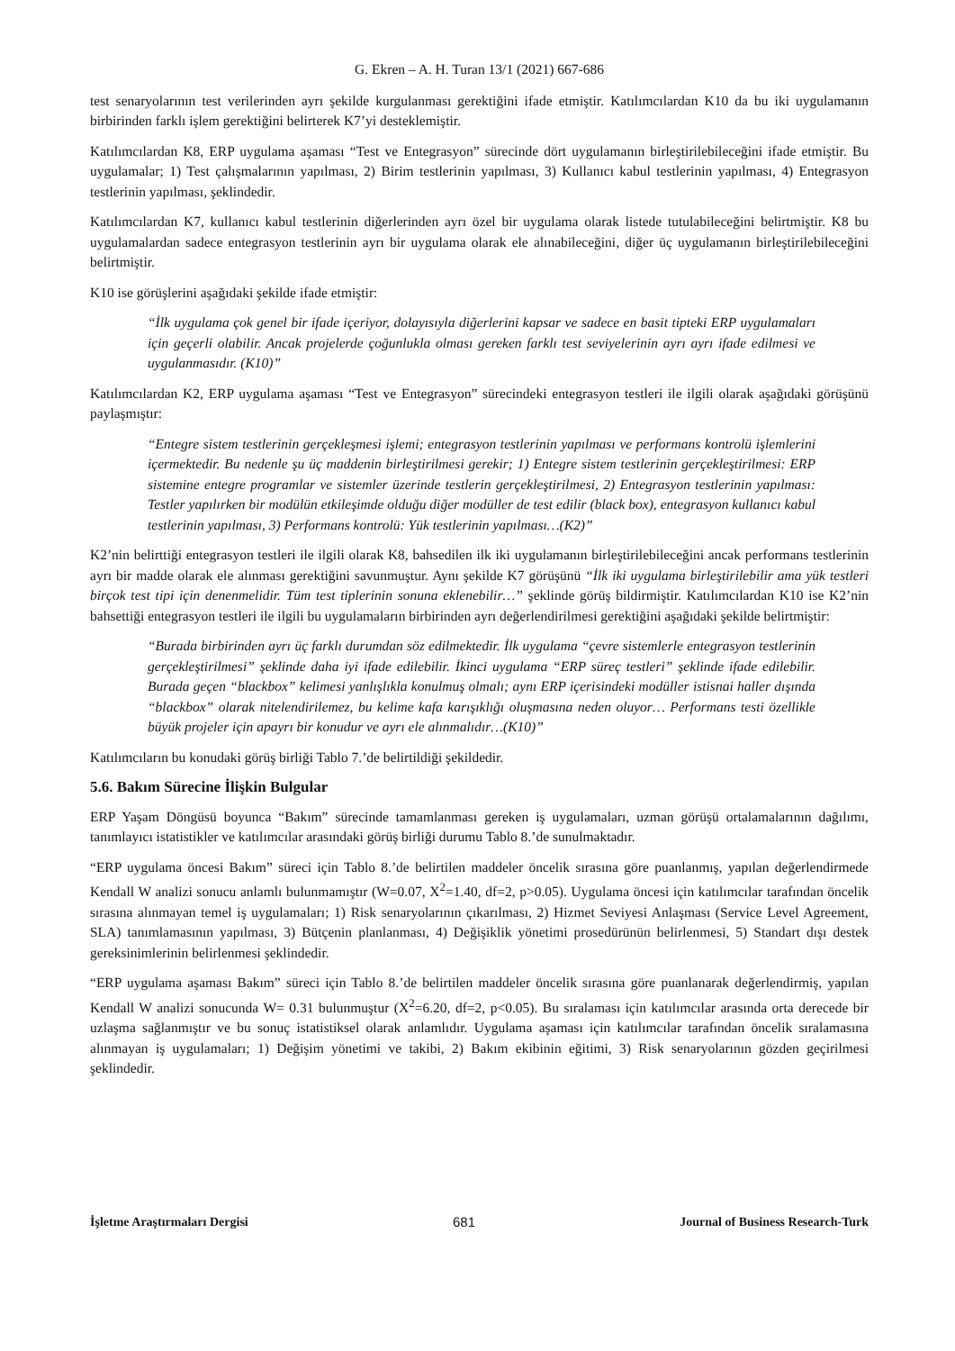G. Ekren – A. H. Turan 13/1 (2021) 667-686
test senaryolarının test verilerinden ayrı şekilde kurgulanması gerektiğini ifade etmiştir. Katılımcılardan K10 da bu iki uygulamanın birbirinden farklı işlem gerektiğini belirterek K7’yi desteklemiştir.
Katılımcılardan K8, ERP uygulama aşaması “Test ve Entegrasyon” sürecinde dört uygulamanın birleştirilebileceğini ifade etmiştir. Bu uygulamalar; 1) Test çalışmalarının yapılması, 2) Birim testlerinin yapılması, 3) Kullanıcı kabul testlerinin yapılması, 4) Entegrasyon testlerinin yapılması, şeklindedir.
Katılımcılardan K7, kullanıcı kabul testlerinin diğerlerinden ayrı özel bir uygulama olarak listede tutulabileceğini belirtmiştir. K8 bu uygulamalardan sadece entegrasyon testlerinin ayrı bir uygulama olarak ele alınabileceğini, diğer üç uygulamanın birleştirilebileceğini belirtmiştir.
K10 ise görüşlerini aşağıdaki şekilde ifade etmiştir:
“İlk uygulama çok genel bir ifade içeriyor, dolayısıyla diğerlerini kapsar ve sadece en basit tipteki ERP uygulamaları için geçerli olabilir. Ancak projelerde çoğunlukla olması gereken farklı test seviyelerinin ayrı ayrı ifade edilmesi ve uygulanmasıdır. (K10)”
Katılımcılardan K2, ERP uygulama aşaması “Test ve Entegrasyon” sürecindeki entegrasyon testleri ile ilgili olarak aşağıdaki görüşünü paylaşmıştır:
“Entegre sistem testlerinin gerçekleşmesi işlemi; entegrasyon testlerinin yapılması ve performans kontrolü işlemlerini içermektedir. Bu nedenle şu üç maddenin birleştirilmesi gerekir; 1) Entegre sistem testlerinin gerçekleştirilmesi: ERP sistemine entegre programlar ve sistemler üzerinde testlerin gerçekleştirilmesi, 2) Entegrasyon testlerinin yapılması: Testler yapılırken bir modülün etkileşimde olduğu diğer modüller de test edilir (black box), entegrasyon kullanıcı kabul testlerinin yapılması, 3) Performans kontrolü: Yük testlerinin yapılması…(K2)”
K2’nin belirttiği entegrasyon testleri ile ilgili olarak K8, bahsedilen ilk iki uygulamanın birleştirilebileceğini ancak performans testlerinin ayrı bir madde olarak ele alınması gerektiğini savunmuştur. Aynı şekilde K7 görüşünü “İlk iki uygulama birleştirilebilir ama yük testleri birçok test tipi için denenmelidir. Tüm test tiplerinin sonuna eklenebilir…” şeklinde görüş bildirmiştir. Katılımcılardan K10 ise K2’nin bahsettiği entegrasyon testleri ile ilgili bu uygulamaların birbirinden ayrı değerlendirilmesi gerektiğini aşağıdaki şekilde belirtmiştir:
“Burada birbirinden ayrı üç farklı durumdan söz edilmektedir. İlk uygulama “çevre sistemlerle entegrasyon testlerinin gerçekleştirilmesi” şeklinde daha iyi ifade edilebilir. İkinci uygulama “ERP süreç testleri” şeklinde ifade edilebilir. Burada geçen “blackbox” kelimesi yanlışlıkla konulmuş olmalı; aynı ERP içerisindeki modüller istisnai haller dışında “blackbox” olarak nitelendirilemez, bu kelime kafa karışıklığı oluşmasına neden oluyor… Performans testi özellikle büyük projeler için apayrı bir konudur ve ayrı ele alınmalıdır…(K10)”
Katılımcıların bu konudaki görüş birliği Tablo 7.’de belirtildiği şekildedir.
5.6. Bakım Sürecine İlişkin Bulgular
ERP Yaşam Döngüsü boyunca “Bakım” sürecinde tamamlanması gereken iş uygulamaları, uzman görüşü ortalamalarının dağılımı, tanımlayıcı istatistikler ve katılımcılar arasındaki görüş birliği durumu Tablo 8.’de sunulmaktadır.
“ERP uygulama öncesi Bakım” süreci için Tablo 8.’de belirtilen maddeler öncelik sırasına göre puanlanmış, yapılan değerlendirmede Kendall W analizi sonucu anlamlı bulunmamıştır (W=0.07, X<sup>2</sup>=1.40, df=2, p>0.05). Uygulama öncesi için katılımcılar tarafından öncelik sırasına alınmayan temel iş uygulamaları; 1) Risk senaryolarının çıkarılması, 2) Hizmet Seviyesi Anlaşması (Service Level Agreement, SLA) tanımlamasının yapılması, 3) Bütçenin planlanması, 4) Değişiklik yönetimi prosedürünün belirlenmesi, 5) Standart dışı destek gereksinimlerinin belirlenmesi şeklindedir.
“ERP uygulama aşaması Bakım” süreci için Tablo 8.’de belirtilen maddeler öncelik sırasına göre puanlanarak değerlendirmiş, yapılan Kendall W analizi sonucunda W= 0.31 bulunmuştur (X<sup>2</sup>=6.20, df=2, p<0.05). Bu sıralaması için katılımcılar arasında orta derecede bir uzlaşma sağlanmıştır ve bu sonuç istatistiksel olarak anlamlıdır. Uygulama aşaması için katılımcılar tarafından öncelik sıralamasına alınmayan iş uygulamaları; 1) Değişim yönetimi ve takibi, 2) Bakım ekibinin eğitimi, 3) Risk senaryolarının gözden geçirilmesi şeklindedir.
İşletme Araştırmaları Dergisi 681 Journal of Business Research-Turk